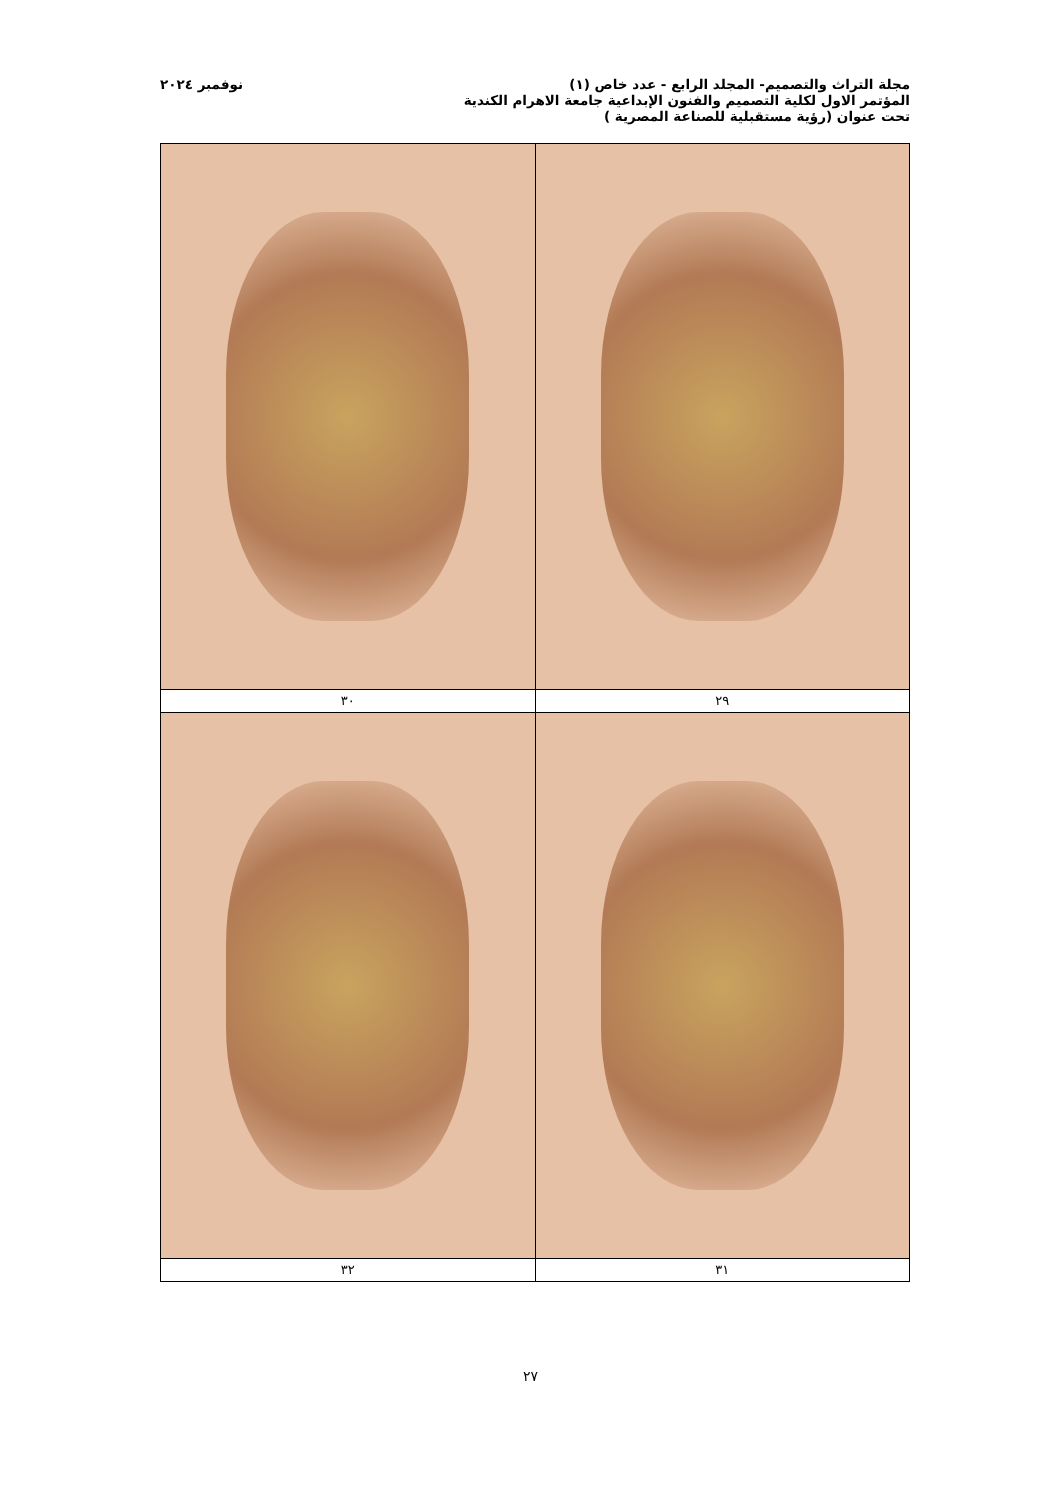مجلة التراث والتصميم- المجلد الرابع - عدد خاص (١) نوفمبر ٢٠٢٤
المؤتمر الاول لكلية التصميم والفنون الإبداعية جامعة الاهرام الكندية
تحت عنوان (رؤية مستقبلية للصناعة المصرية )
| ٢٩ | ٣٠ |
| ٣١ | ٣٢ |
٢٧